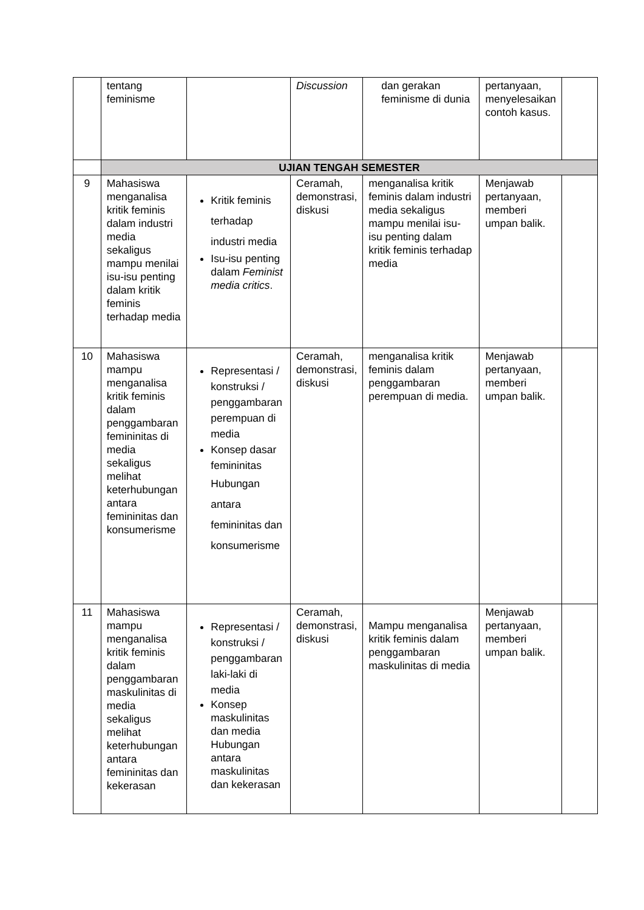| | tentang feminisme | | Discussion | dan gerakan feminisme di dunia | pertanyaan, menyelesaikan contoh kasus. | |
| | UJIAN TENGAH SEMESTER | | | | | |
| 9 | Mahasiswa menganalisa kritik feminis dalam industri media sekaligus mampu menilai isu-isu penting dalam kritik feminis terhadap media | Kritik feminis terhadap industri media Isu-isu penting dalam Feminist media critics . | Ceramah, demonstrasi, diskusi | menganalisa kritik feminis dalam industri media sekaligus mampu menilai isu-isu penting dalam kritik feminis terhadap media | Menjawab pertanyaan, memberi umpan balik. | |
| 10 | Mahasiswa mampu menganalisa kritik feminis dalam penggambaran femininitas di media sekaligus melihat keterhubungan antara femininitas dan konsumerisme | Representasi / konstruksi / penggambaran perempuan di media Konsep dasar femininitas Hubungan antara femininitas dan konsumerisme | Ceramah, demonstrasi, diskusi | menganalisa kritik feminis dalam penggambaran perempuan di media. | Menjawab pertanyaan, memberi umpan balik. | |
| 11 | Mahasiswa mampu menganalisa kritik feminis dalam penggambaran maskulinitas di media sekaligus melihat keterhubungan antara femininitas dan kekerasan | Representasi / konstruksi / penggambaran laki-laki di media Konsep maskulinitas dan media Hubungan antara maskulinitas dan kekerasan | Ceramah, demonstrasi, diskusi | Mampu menganalisa kritik feminis dalam penggambaran maskulinitas di media | Menjawab pertanyaan, memberi umpan balik. | |